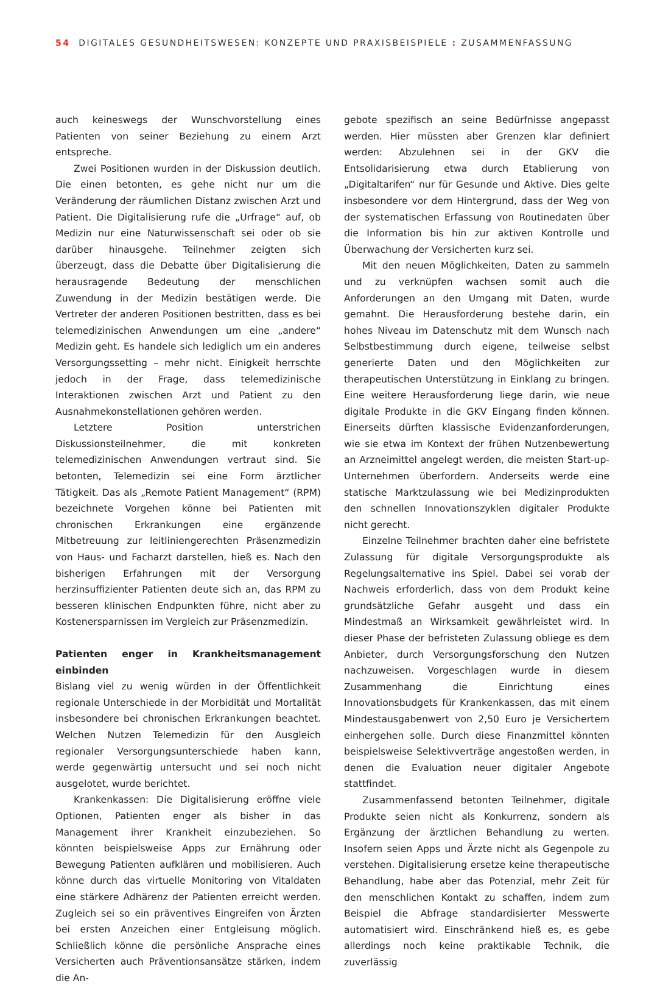54 DIGITALES GESUNDHEITSWESEN: KONZEPTE UND PRAXISBEISPIELE : ZUSAMMENFASSUNG
auch keineswegs der Wunschvorstellung eines Patienten von seiner Beziehung zu einem Arzt entspreche.
Zwei Positionen wurden in der Diskussion deutlich. Die einen betonten, es gehe nicht nur um die Veränderung der räumlichen Distanz zwischen Arzt und Patient. Die Digitalisierung rufe die „Urfrage“ auf, ob Medizin nur eine Naturwissenschaft sei oder ob sie darüber hinausgehe. Teilnehmer zeigten sich überzeugt, dass die Debatte über Digitalisierung die herausragende Bedeutung der menschlichen Zuwendung in der Medizin bestätigen werde. Die Vertreter der anderen Positionen bestritten, dass es bei telemedizinischen Anwendungen um eine „andere“ Medizin geht. Es handele sich lediglich um ein anderes Versorgungssetting – mehr nicht. Einigkeit herrschte jedoch in der Frage, dass telemedizinische Interaktionen zwischen Arzt und Patient zu den Ausnahmekonstellationen gehören werden.
Letztere Position unterstrichen Diskussionsteilnehmer, die mit konkreten telemedizinischen Anwendungen vertraut sind. Sie betonten, Telemedizin sei eine Form ärztlicher Tätigkeit. Das als „Remote Patient Management“ (RPM) bezeichnete Vorgehen könne bei Patienten mit chronischen Erkrankungen eine ergänzende Mitbetreuung zur leitliniengerechten Präsenzmedizin von Haus- und Facharzt darstellen, hieß es. Nach den bisherigen Erfahrungen mit der Versorgung herzinsuffizienter Patienten deute sich an, das RPM zu besseren klinischen Endpunkten führe, nicht aber zu Kostenersparnissen im Vergleich zur Präsenzmedizin.
Patienten enger in Krankheitsmanagement einbinden
Bislang viel zu wenig würden in der Öffentlichkeit regionale Unterschiede in der Morbidität und Mortalität insbesondere bei chronischen Erkrankungen beachtet. Welchen Nutzen Telemedizin für den Ausgleich regionaler Versorgungsunterschiede haben kann, werde gegenwärtig untersucht und sei noch nicht ausgelotet, wurde berichtet.
Krankenkassen: Die Digitalisierung eröffne viele Optionen, Patienten enger als bisher in das Management ihrer Krankheit einzubeziehen. So könnten beispielsweise Apps zur Ernährung oder Bewegung Patienten aufklären und mobilisieren. Auch könne durch das virtuelle Monitoring von Vitaldaten eine stärkere Adhärenz der Patienten erreicht werden. Zugleich sei so ein präventives Eingreifen von Ärzten bei ersten Anzeichen einer Entgleisung möglich. Schließlich könne die persönliche Ansprache eines Versicherten auch Präventionsansätze stärken, indem die An-
gebote spezifisch an seine Bedürfnisse angepasst werden. Hier müssten aber Grenzen klar definiert werden: Abzulehnen sei in der GKV die Entsolidarisierung etwa durch Etablierung von „Digitaltarifen“ nur für Gesunde und Aktive. Dies gelte insbesondere vor dem Hintergrund, dass der Weg von der systematischen Erfassung von Routinedaten über die Information bis hin zur aktiven Kontrolle und Überwachung der Versicherten kurz sei.
Mit den neuen Möglichkeiten, Daten zu sammeln und zu verknüpfen wachsen somit auch die Anforderungen an den Umgang mit Daten, wurde gemahnt. Die Herausforderung bestehe darin, ein hohes Niveau im Datenschutz mit dem Wunsch nach Selbstbestimmung durch eigene, teilweise selbst generierte Daten und den Möglichkeiten zur therapeutischen Unterstützung in Einklang zu bringen. Eine weitere Herausforderung liege darin, wie neue digitale Produkte in die GKV Eingang finden können. Einerseits dürften klassische Evidenzanforderungen, wie sie etwa im Kontext der frühen Nutzenbewertung an Arzneimittel angelegt werden, die meisten Start-up-Unternehmen überfordern. Anderseits werde eine statische Marktzulassung wie bei Medizinprodukten den schnellen Innovationszyklen digitaler Produkte nicht gerecht.
Einzelne Teilnehmer brachten daher eine befristete Zulassung für digitale Versorgungsprodukte als Regelungsalternative ins Spiel. Dabei sei vorab der Nachweis erforderlich, dass von dem Produkt keine grundsätzliche Gefahr ausgeht und dass ein Mindestmaß an Wirksamkeit gewährleistet wird. In dieser Phase der befristeten Zulassung obliege es dem Anbieter, durch Versorgungsforschung den Nutzen nachzuweisen. Vorgeschlagen wurde in diesem Zusammenhang die Einrichtung eines Innovationsbudgets für Krankenkassen, das mit einem Mindestausgabenwert von 2,50 Euro je Versichertem einhergehen solle. Durch diese Finanzmittel könnten beispielsweise Selektivverträge angestoßen werden, in denen die Evaluation neuer digitaler Angebote stattfindet.
Zusammenfassend betonten Teilnehmer, digitale Produkte seien nicht als Konkurrenz, sondern als Ergänzung der ärztlichen Behandlung zu werten. Insofern seien Apps und Ärzte nicht als Gegenpole zu verstehen. Digitalisierung ersetze keine therapeutische Behandlung, habe aber das Potenzial, mehr Zeit für den menschlichen Kontakt zu schaffen, indem zum Beispiel die Abfrage standardisierter Messwerte automatisiert wird. Einschränkend hieß es, es gebe allerdings noch keine praktikable Technik, die zuverlässig